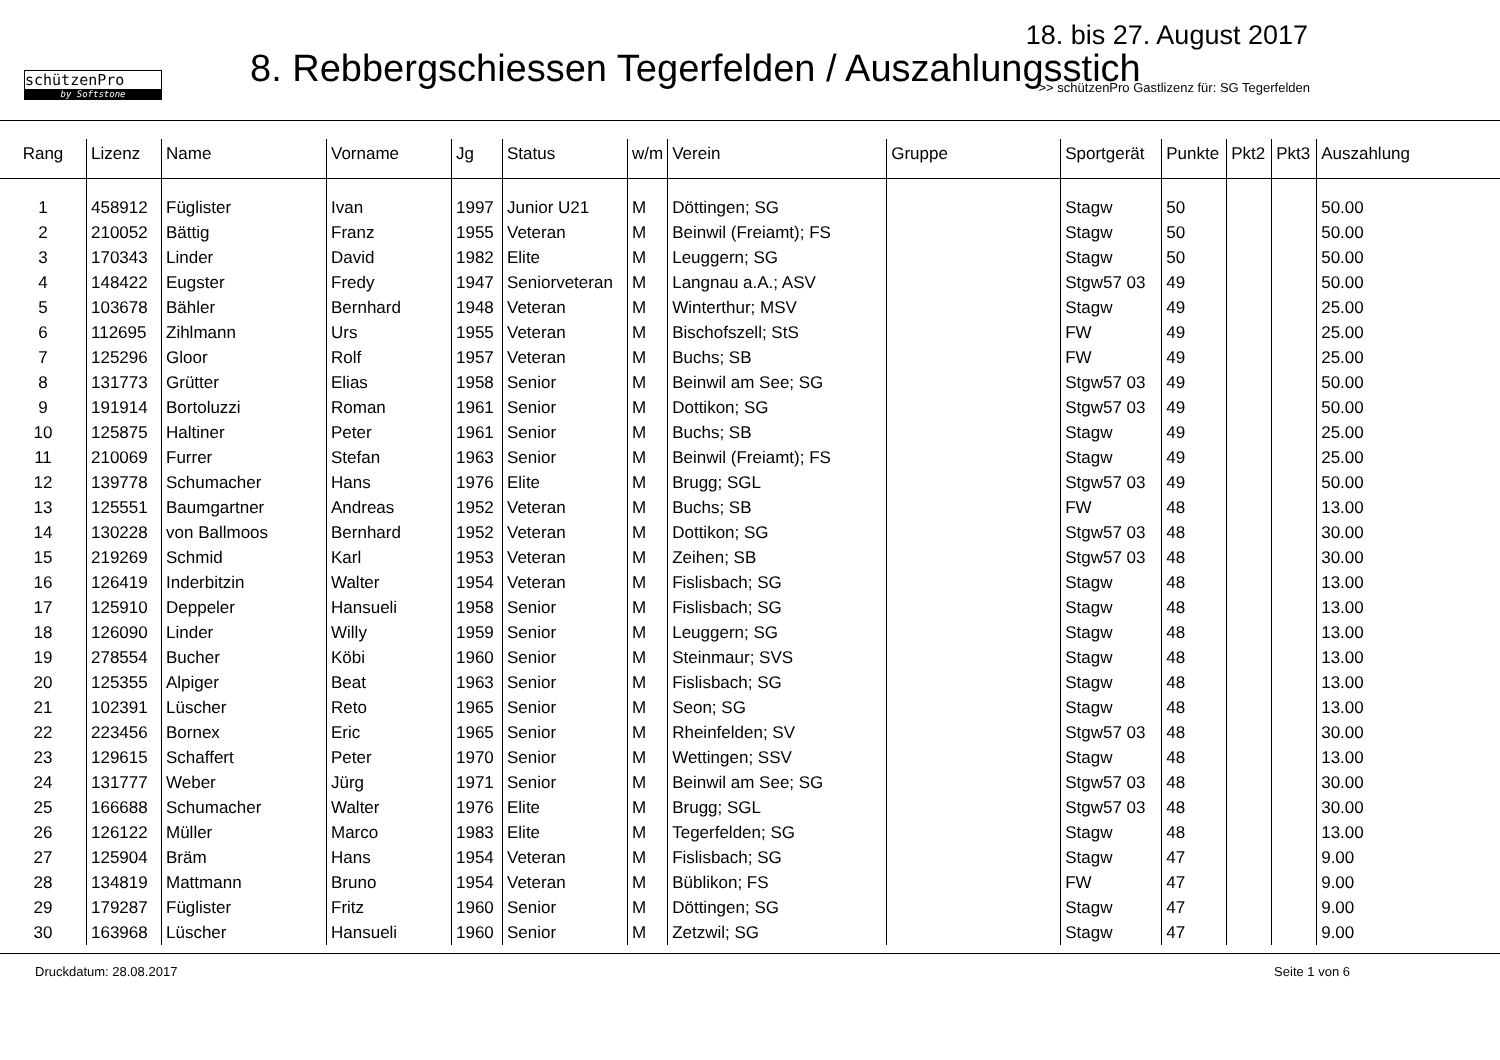schützenPro
by Softstone
18. bis 27. August 2017
8. Rebbergschiessen Tegerfelden / Auszahlungsstich
>> schützenPro Gastlizenz für: SG Tegerfelden
| Rang | Lizenz | Name | Vorname | Jg | Status | w/m | Verein | Gruppe | Sportgerät | Punkte | Pkt2 | Pkt3 | Auszahlung |
| --- | --- | --- | --- | --- | --- | --- | --- | --- | --- | --- | --- | --- | --- |
| 1 | 458912 | Füglister | Ivan | 1997 | Junior U21 | M | Döttingen; SG | | Stagw | 50 | | | 50.00 |
| 2 | 210052 | Bättig | Franz | 1955 | Veteran | M | Beinwil (Freiamt); FS | | Stagw | 50 | | | 50.00 |
| 3 | 170343 | Linder | David | 1982 | Elite | M | Leuggern; SG | | Stagw | 50 | | | 50.00 |
| 4 | 148422 | Eugster | Fredy | 1947 | Seniorveteran | M | Langnau a.A.; ASV | | Stgw57 03 | 49 | | | 50.00 |
| 5 | 103678 | Bähler | Bernhard | 1948 | Veteran | M | Winterthur; MSV | | Stagw | 49 | | | 25.00 |
| 6 | 112695 | Zihlmann | Urs | 1955 | Veteran | M | Bischofszell; StS | | FW | 49 | | | 25.00 |
| 7 | 125296 | Gloor | Rolf | 1957 | Veteran | M | Buchs; SB | | FW | 49 | | | 25.00 |
| 8 | 131773 | Grütter | Elias | 1958 | Senior | M | Beinwil am See; SG | | Stgw57 03 | 49 | | | 50.00 |
| 9 | 191914 | Bortoluzzi | Roman | 1961 | Senior | M | Dottikon; SG | | Stgw57 03 | 49 | | | 50.00 |
| 10 | 125875 | Haltiner | Peter | 1961 | Senior | M | Buchs; SB | | Stagw | 49 | | | 25.00 |
| 11 | 210069 | Furrer | Stefan | 1963 | Senior | M | Beinwil (Freiamt); FS | | Stagw | 49 | | | 25.00 |
| 12 | 139778 | Schumacher | Hans | 1976 | Elite | M | Brugg; SGL | | Stgw57 03 | 49 | | | 50.00 |
| 13 | 125551 | Baumgartner | Andreas | 1952 | Veteran | M | Buchs; SB | | FW | 48 | | | 13.00 |
| 14 | 130228 | von Ballmoos | Bernhard | 1952 | Veteran | M | Dottikon; SG | | Stgw57 03 | 48 | | | 30.00 |
| 15 | 219269 | Schmid | Karl | 1953 | Veteran | M | Zeihen; SB | | Stgw57 03 | 48 | | | 30.00 |
| 16 | 126419 | Inderbitzin | Walter | 1954 | Veteran | M | Fislisbach; SG | | Stagw | 48 | | | 13.00 |
| 17 | 125910 | Deppeler | Hansueli | 1958 | Senior | M | Fislisbach; SG | | Stagw | 48 | | | 13.00 |
| 18 | 126090 | Linder | Willy | 1959 | Senior | M | Leuggern; SG | | Stagw | 48 | | | 13.00 |
| 19 | 278554 | Bucher | Köbi | 1960 | Senior | M | Steinmaur; SVS | | Stagw | 48 | | | 13.00 |
| 20 | 125355 | Alpiger | Beat | 1963 | Senior | M | Fislisbach; SG | | Stagw | 48 | | | 13.00 |
| 21 | 102391 | Lüscher | Reto | 1965 | Senior | M | Seon; SG | | Stagw | 48 | | | 13.00 |
| 22 | 223456 | Bornex | Eric | 1965 | Senior | M | Rheinfelden; SV | | Stgw57 03 | 48 | | | 30.00 |
| 23 | 129615 | Schaffert | Peter | 1970 | Senior | M | Wettingen; SSV | | Stagw | 48 | | | 13.00 |
| 24 | 131777 | Weber | Jürg | 1971 | Senior | M | Beinwil am See; SG | | Stgw57 03 | 48 | | | 30.00 |
| 25 | 166688 | Schumacher | Walter | 1976 | Elite | M | Brugg; SGL | | Stgw57 03 | 48 | | | 30.00 |
| 26 | 126122 | Müller | Marco | 1983 | Elite | M | Tegerfelden; SG | | Stagw | 48 | | | 13.00 |
| 27 | 125904 | Bräm | Hans | 1954 | Veteran | M | Fislisbach; SG | | Stagw | 47 | | | 9.00 |
| 28 | 134819 | Mattmann | Bruno | 1954 | Veteran | M | Büblikon; FS | | FW | 47 | | | 9.00 |
| 29 | 179287 | Füglister | Fritz | 1960 | Senior | M | Döttingen; SG | | Stagw | 47 | | | 9.00 |
| 30 | 163968 | Lüscher | Hansueli | 1960 | Senior | M | Zetzwil; SG | | Stagw | 47 | | | 9.00 |
Druckdatum: 28.08.2017 Seite 1 von 6